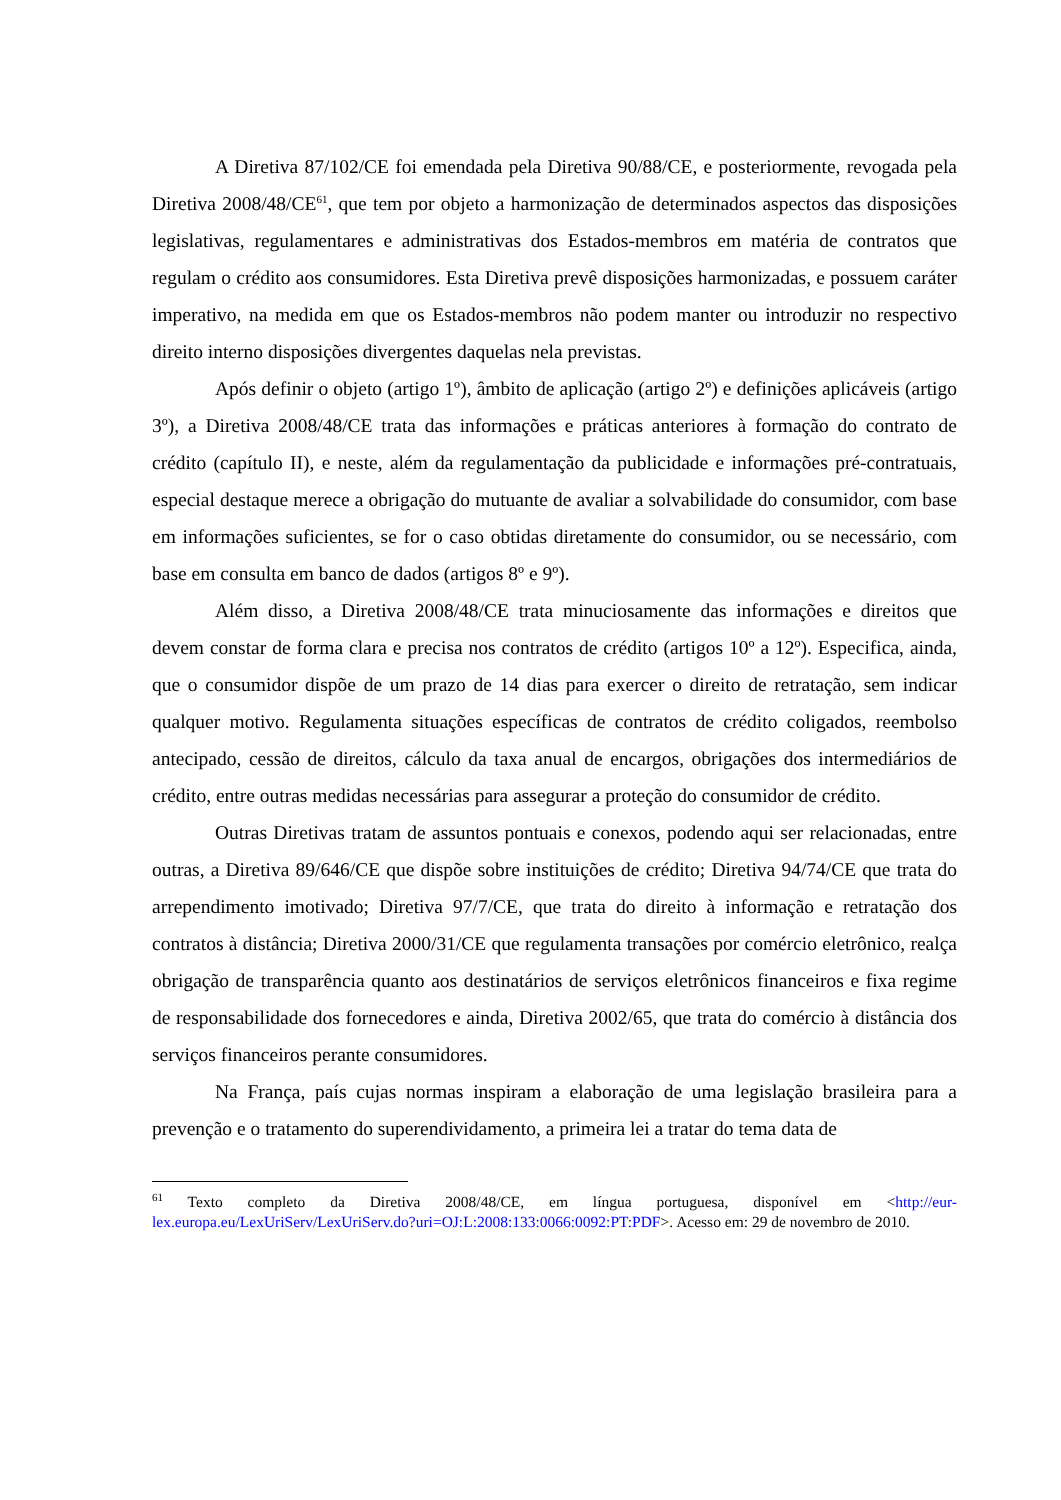A Diretiva 87/102/CE foi emendada pela Diretiva 90/88/CE, e posteriormente, revogada pela Diretiva 2008/48/CE<sup>61</sup>, que tem por objeto a harmonização de determinados aspectos das disposições legislativas, regulamentares e administrativas dos Estados-membros em matéria de contratos que regulam o crédito aos consumidores. Esta Diretiva prevê disposições harmonizadas, e possuem caráter imperativo, na medida em que os Estados-membros não podem manter ou introduzir no respectivo direito interno disposições divergentes daquelas nela previstas.
Após definir o objeto (artigo 1º), âmbito de aplicação (artigo 2º) e definições aplicáveis (artigo 3º), a Diretiva 2008/48/CE trata das informações e práticas anteriores à formação do contrato de crédito (capítulo II), e neste, além da regulamentação da publicidade e informações pré-contratuais, especial destaque merece a obrigação do mutuante de avaliar a solvabilidade do consumidor, com base em informações suficientes, se for o caso obtidas diretamente do consumidor, ou se necessário, com base em consulta em banco de dados (artigos 8º e 9º).
Além disso, a Diretiva 2008/48/CE trata minuciosamente das informações e direitos que devem constar de forma clara e precisa nos contratos de crédito (artigos 10º a 12º). Especifica, ainda, que o consumidor dispõe de um prazo de 14 dias para exercer o direito de retratação, sem indicar qualquer motivo. Regulamenta situações específicas de contratos de crédito coligados, reembolso antecipado, cessão de direitos, cálculo da taxa anual de encargos, obrigações dos intermediários de crédito, entre outras medidas necessárias para assegurar a proteção do consumidor de crédito.
Outras Diretivas tratam de assuntos pontuais e conexos, podendo aqui ser relacionadas, entre outras, a Diretiva 89/646/CE que dispõe sobre instituições de crédito; Diretiva 94/74/CE que trata do arrependimento imotivado; Diretiva 97/7/CE, que trata do direito à informação e retratação dos contratos à distância; Diretiva 2000/31/CE que regulamenta transações por comércio eletrônico, realça obrigação de transparência quanto aos destinatários de serviços eletrônicos financeiros e fixa regime de responsabilidade dos fornecedores e ainda, Diretiva 2002/65, que trata do comércio à distância dos serviços financeiros perante consumidores.
Na França, país cujas normas inspiram a elaboração de uma legislação brasileira para a prevenção e o tratamento do superendividamento, a primeira lei a tratar do tema data de
<sup>61</sup> Texto completo da Diretiva 2008/48/CE, em língua portuguesa, disponível em <http://eur-lex.europa.eu/LexUriServ/LexUriServ.do?uri=OJ:L:2008:133:0066:0092:PT:PDF>. Acesso em: 29 de novembro de 2010.